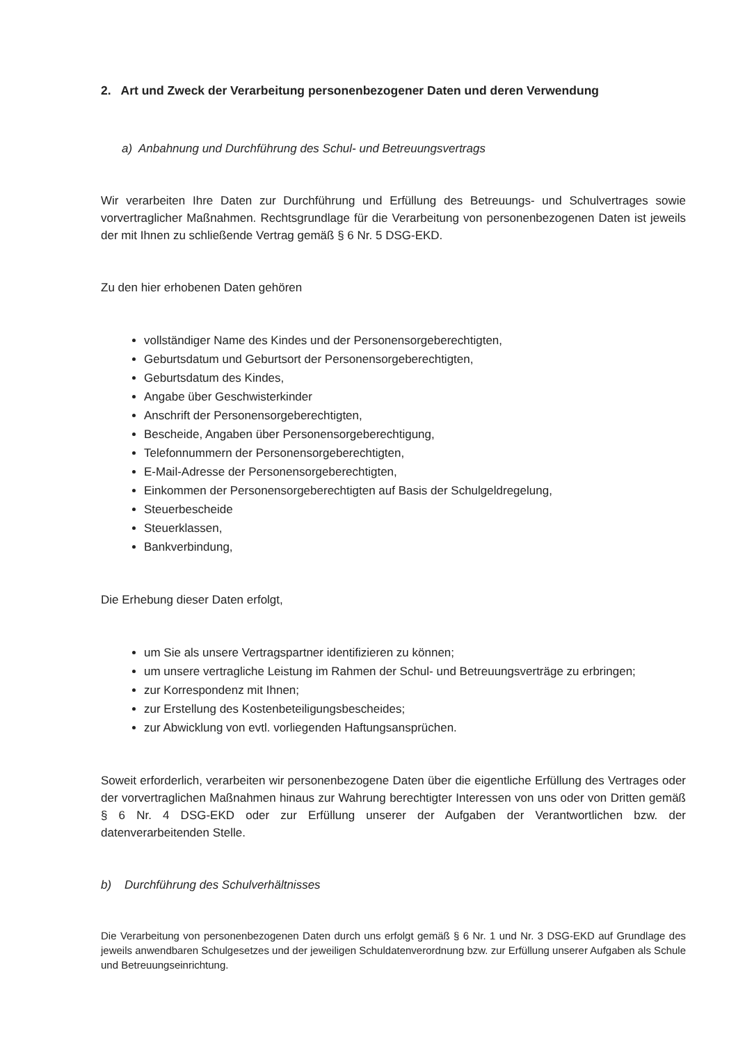2. Art und Zweck der Verarbeitung personenbezogener Daten und deren Verwendung
a) Anbahnung und Durchführung des Schul- und Betreuungsvertrags
Wir verarbeiten Ihre Daten zur Durchführung und Erfüllung des Betreuungs- und Schulvertrages sowie vorvertraglicher Maßnahmen. Rechtsgrundlage für die Verarbeitung von personenbezogenen Daten ist jeweils der mit Ihnen zu schließende Vertrag gemäß § 6 Nr. 5 DSG-EKD.
Zu den hier erhobenen Daten gehören
vollständiger Name des Kindes und der Personensorgeberechtigten,
Geburtsdatum und Geburtsort der Personensorgeberechtigten,
Geburtsdatum des Kindes,
Angabe über Geschwisterkinder
Anschrift der Personensorgeberechtigten,
Bescheide, Angaben über Personensorgeberechtigung,
Telefonnummern der Personensorgeberechtigten,
E-Mail-Adresse der Personensorgeberechtigten,
Einkommen der Personensorgeberechtigten auf Basis der Schulgeldregelung,
Steuerbescheide
Steuerklassen,
Bankverbindung,
Die Erhebung dieser Daten erfolgt,
um Sie als unsere Vertragspartner identifizieren zu können;
um unsere vertragliche Leistung im Rahmen der Schul- und Betreuungsverträge zu erbringen;
zur Korrespondenz mit Ihnen;
zur Erstellung des Kostenbeteiligungsbescheides;
zur Abwicklung von evtl. vorliegenden Haftungsansprüchen.
Soweit erforderlich, verarbeiten wir personenbezogene Daten über die eigentliche Erfüllung des Vertrages oder der vorvertraglichen Maßnahmen hinaus zur Wahrung berechtigter Interessen von uns oder von Dritten gemäß § 6 Nr. 4 DSG-EKD oder zur Erfüllung unserer der Aufgaben der Verantwortlichen bzw. der datenverarbeitenden Stelle.
b) Durchführung des Schulverhältnisses
Die Verarbeitung von personenbezogenen Daten durch uns erfolgt gemäß § 6 Nr. 1 und Nr. 3 DSG-EKD auf Grundlage des jeweils anwendbaren Schulgesetzes und der jeweiligen Schuldatenverordnung bzw. zur Erfüllung unserer Aufgaben als Schule und Betreuungseinrichtung.